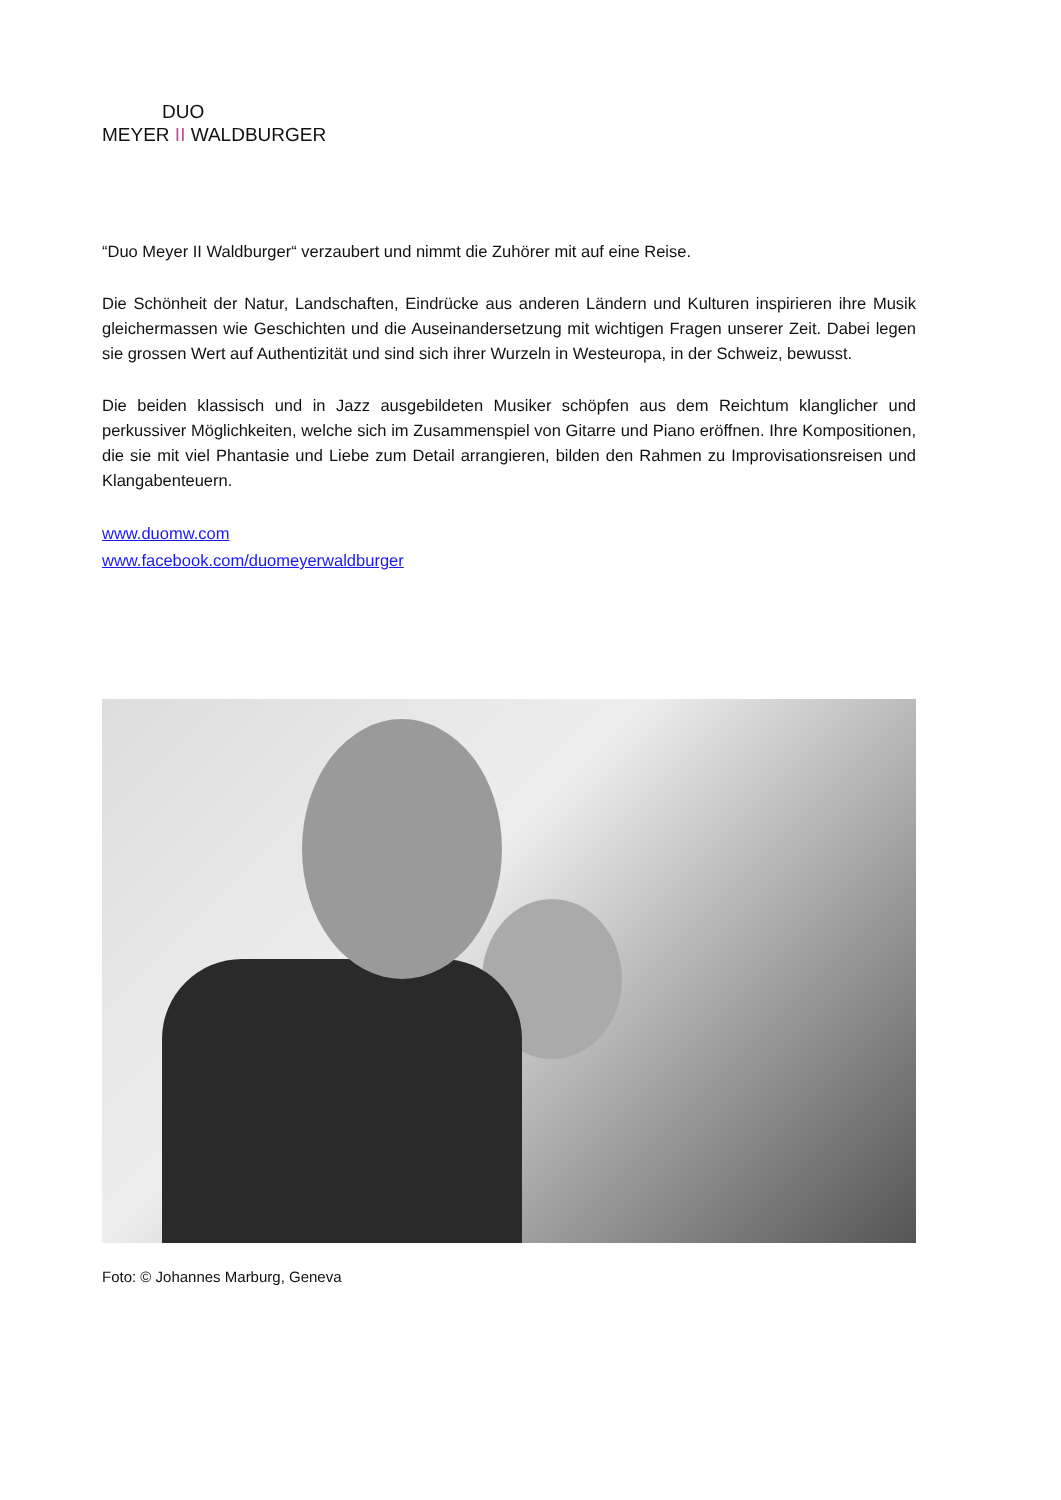DUO
MEYER II WALDBURGER
“Duo Meyer II Waldburger“ verzaubert und nimmt die Zuhörer mit auf eine Reise.
Die Schönheit der Natur, Landschaften, Eindrücke aus anderen Ländern und Kulturen inspirieren ihre Musik gleichermassen wie Geschichten und die Auseinandersetzung mit wichtigen Fragen unserer Zeit. Dabei legen sie grossen Wert auf Authentizität und sind sich ihrer Wurzeln in Westeuropa, in der Schweiz, bewusst.
Die beiden klassisch und in Jazz ausgebildeten Musiker schöpfen aus dem Reichtum klanglicher und perkussiver Möglichkeiten, welche sich im Zusammenspiel von Gitarre und Piano eröffnen. Ihre Kompositionen, die sie mit viel Phantasie und Liebe zum Detail arrangieren, bilden den Rahmen zu Improvisationsreisen und Klangabenteuern.
www.duomw.com
www.facebook.com/duomeyerwaldburger
Foto: © Johannes Marburg, Geneva